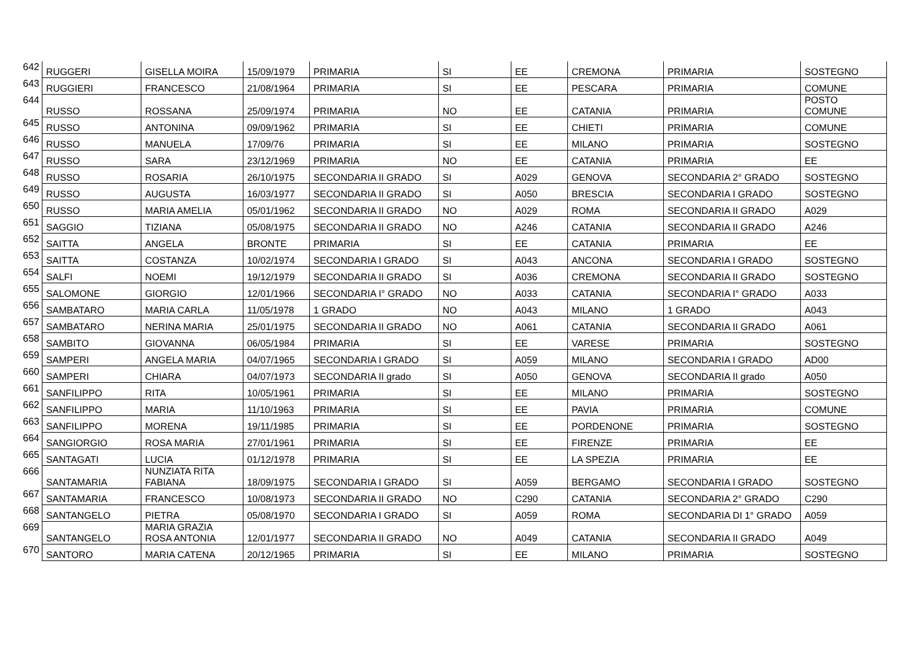| 642 | RUGGERI | GISELLA MOIRA | 15/09/1979 | PRIMARIA | SI | EE | CREMONA | PRIMARIA | SOSTEGNO |
| 643 | RUGGIERI | FRANCESCO | 21/08/1964 | PRIMARIA | SI | EE | PESCARA | PRIMARIA | COMUNE |
| 644 | RUSSO | ROSSANA | 25/09/1974 | PRIMARIA | NO | EE | CATANIA | PRIMARIA | POSTO COMUNE |
| 645 | RUSSO | ANTONINA | 09/09/1962 | PRIMARIA | SI | EE | CHIETI | PRIMARIA | COMUNE |
| 646 | RUSSO | MANUELA | 17/09/76 | PRIMARIA | SI | EE | MILANO | PRIMARIA | SOSTEGNO |
| 647 | RUSSO | SARA | 23/12/1969 | PRIMARIA | NO | EE | CATANIA | PRIMARIA | EE |
| 648 | RUSSO | ROSARIA | 26/10/1975 | SECONDARIA II GRADO | SI | A029 | GENOVA | SECONDARIA 2° GRADO | SOSTEGNO |
| 649 | RUSSO | AUGUSTA | 16/03/1977 | SECONDARIA II GRADO | SI | A050 | BRESCIA | SECONDARIA I GRADO | SOSTEGNO |
| 650 | RUSSO | MARIA AMELIA | 05/01/1962 | SECONDARIA II GRADO | NO | A029 | ROMA | SECONDARIA II GRADO | A029 |
| 651 | SAGGIO | TIZIANA | 05/08/1975 | SECONDARIA II GRADO | NO | A246 | CATANIA | SECONDARIA II GRADO | A246 |
| 652 | SAITTA | ANGELA | BRONTE | PRIMARIA | SI | EE | CATANIA | PRIMARIA | EE |
| 653 | SAITTA | COSTANZA | 10/02/1974 | SECONDARIA I GRADO | SI | A043 | ANCONA | SECONDARIA I GRADO | SOSTEGNO |
| 654 | SALFI | NOEMI | 19/12/1979 | SECONDARIA II GRADO | SI | A036 | CREMONA | SECONDARIA II GRADO | SOSTEGNO |
| 655 | SALOMONE | GIORGIO | 12/01/1966 | SECONDARIA I° GRADO | NO | A033 | CATANIA | SECONDARIA I° GRADO | A033 |
| 656 | SAMBATARO | MARIA CARLA | 11/05/1978 | 1 GRADO | NO | A043 | MILANO | 1 GRADO | A043 |
| 657 | SAMBATARO | NERINA MARIA | 25/01/1975 | SECONDARIA II GRADO | NO | A061 | CATANIA | SECONDARIA II GRADO | A061 |
| 658 | SAMBITO | GIOVANNA | 06/05/1984 | PRIMARIA | SI | EE | VARESE | PRIMARIA | SOSTEGNO |
| 659 | SAMPERI | ANGELA MARIA | 04/07/1965 | SECONDARIA I GRADO | SI | A059 | MILANO | SECONDARIA I GRADO | AD00 |
| 660 | SAMPERI | CHIARA | 04/07/1973 | SECONDARIA II grado | SI | A050 | GENOVA | SECONDARIA II grado | A050 |
| 661 | SANFILIPPO | RITA | 10/05/1961 | PRIMARIA | SI | EE | MILANO | PRIMARIA | SOSTEGNO |
| 662 | SANFILIPPO | MARIA | 11/10/1963 | PRIMARIA | SI | EE | PAVIA | PRIMARIA | COMUNE |
| 663 | SANFILIPPO | MORENA | 19/11/1985 | PRIMARIA | SI | EE | PORDENONE | PRIMARIA | SOSTEGNO |
| 664 | SANGIORGIO | ROSA MARIA | 27/01/1961 | PRIMARIA | SI | EE | FIRENZE | PRIMARIA | EE |
| 665 | SANTAGATI | LUCIA | 01/12/1978 | PRIMARIA | SI | EE | LA SPEZIA | PRIMARIA | EE |
| 666 | SANTAMARIA | NUNZIATA RITA FABIANA | 18/09/1975 | SECONDARIA I GRADO | SI | A059 | BERGAMO | SECONDARIA I GRADO | SOSTEGNO |
| 667 | SANTAMARIA | FRANCESCO | 10/08/1973 | SECONDARIA II GRADO | NO | C290 | CATANIA | SECONDARIA 2° GRADO | C290 |
| 668 | SANTANGELO | PIETRA | 05/08/1970 | SECONDARIA I GRADO | SI | A059 | ROMA | SECONDARIA DI 1° GRADO | A059 |
| 669 | SANTANGELO | MARIA GRAZIA ROSA ANTONIA | 12/01/1977 | SECONDARIA II GRADO | NO | A049 | CATANIA | SECONDARIA II GRADO | A049 |
| 670 | SANTORO | MARIA CATENA | 20/12/1965 | PRIMARIA | SI | EE | MILANO | PRIMARIA | SOSTEGNO |